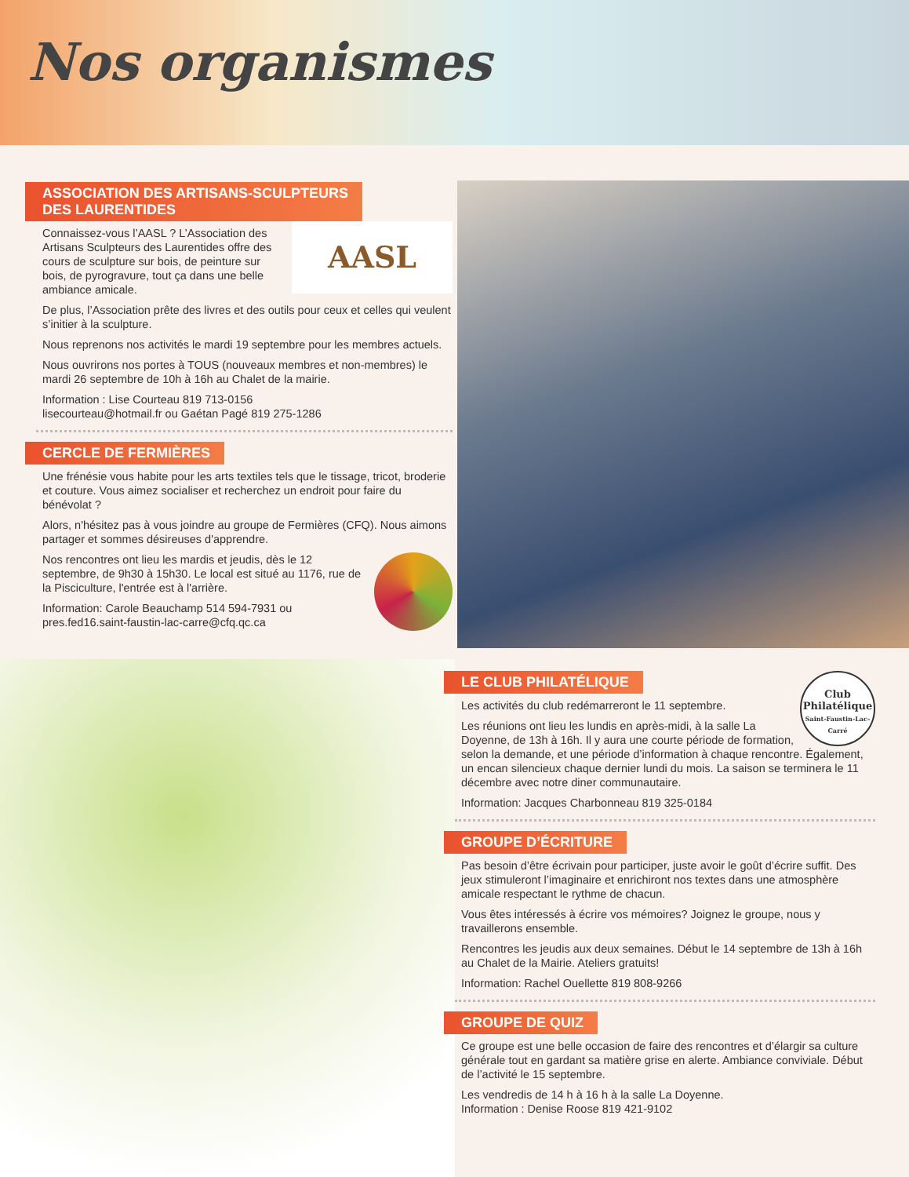Nos organismes
ASSOCIATION DES ARTISANS-SCULPTEURS
DES LAURENTIDES
AASL
Connaissez-vous l’AASL ? L’Association des Artisans Sculpteurs des Laurentides offre des cours de sculpture sur bois, de peinture sur bois, de pyrogravure, tout ça dans une belle ambiance amicale.
De plus, l’Association prête des livres et des outils pour ceux et celles qui veulent s’initier à la sculpture.
Nous reprenons nos activités le mardi 19 septembre pour les membres actuels.
Nous ouvrirons nos portes à TOUS (nouveaux membres et non-membres) le mardi 26 septembre de 10h à 16h au Chalet de la mairie.
Information : Lise Courteau 819 713-0156
lisecourteau@hotmail.fr ou Gaétan Pagé 819 275-1286
CERCLE DE FERMIÈRES
Une frénésie vous habite pour les arts textiles tels que le tissage, tricot, broderie et couture. Vous aimez socialiser et recherchez un endroit pour faire du bénévolat ?
Alors, n'hésitez pas à vous joindre au groupe de Fermières (CFQ). Nous aimons partager et sommes désireuses d'apprendre.
Nos rencontres ont lieu les mardis et jeudis, dès le 12 septembre, de 9h30 à 15h30. Le local est situé au 1176, rue de la Pisciculture, l'entrée est à l'arrière.
Information: Carole Beauchamp 514 594-7931 ou
pres.fed16.saint-faustin-lac-carre@cfq.qc.ca
LE CLUB PHILATÉLIQUE
Club
Philatélique
Saint-Faustin-Lac-Carré
Les activités du club redémarreront le 11 septembre.
Les réunions ont lieu les lundis en après-midi, à la salle La Doyenne, de 13h à 16h. Il y aura une courte période de formation, selon la demande, et une période d’information à chaque rencontre. Également, un encan silencieux chaque dernier lundi du mois. La saison se terminera le 11 décembre avec notre diner communautaire.
Information: Jacques Charbonneau 819 325-0184
GROUPE D’ÉCRITURE
Pas besoin d’être écrivain pour participer, juste avoir le goût d’écrire suffit. Des jeux stimuleront l’imaginaire et enrichiront nos textes dans une atmosphère amicale respectant le rythme de chacun.
Vous êtes intéressés à écrire vos mémoires? Joignez le groupe, nous y travaillerons ensemble.
Rencontres les jeudis aux deux semaines. Début le 14 septembre de 13h à 16h au Chalet de la Mairie. Ateliers gratuits!
Information: Rachel Ouellette 819 808-9266
GROUPE DE QUIZ
Ce groupe est une belle occasion de faire des rencontres et d’élargir sa culture générale tout en gardant sa matière grise en alerte. Ambiance conviviale. Début de l’activité le 15 septembre.
Les vendredis de 14 h à 16 h à la salle La Doyenne.
Information : Denise Roose 819 421-9102